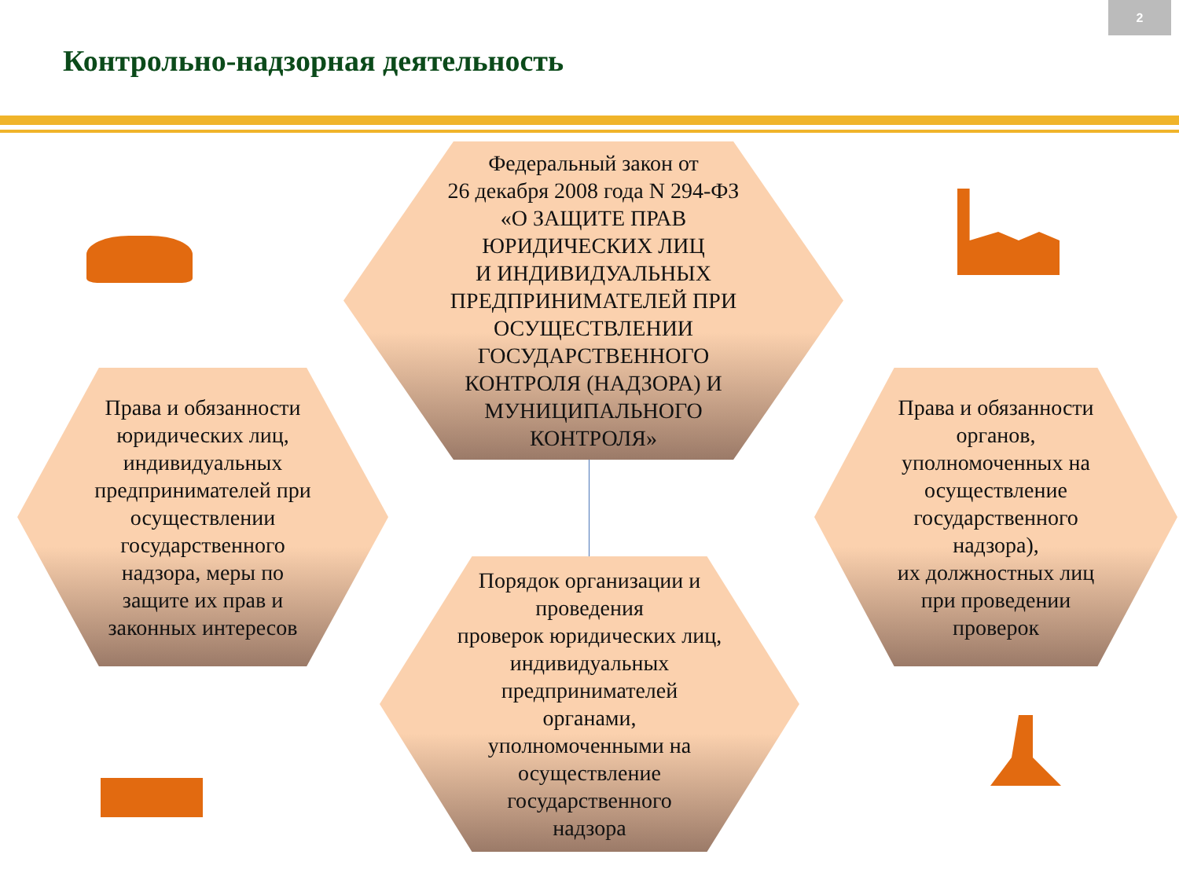2
Контрольно-надзорная деятельность
Федеральный закон от
26 декабря 2008 года N 294-ФЗ
«О ЗАЩИТЕ ПРАВ
ЮРИДИЧЕСКИХ ЛИЦ
И ИНДИВИДУАЛЬНЫХ
ПРЕДПРИНИМАТЕЛЕЙ ПРИ
ОСУЩЕСТВЛЕНИИ
ГОСУДАРСТВЕННОГО
КОНТРОЛЯ (НАДЗОРА) И
МУНИЦИПАЛЬНОГО
КОНТРОЛЯ»
Права и обязанности
юридических лиц,
индивидуальных
предпринимателей при
осуществлении
государственного
надзора, меры по
защите их прав и
законных интересов
Права и обязанности
органов,
уполномоченных на
осуществление
государственного
надзора),
их должностных лиц
при проведении
проверок
Порядок организации и
проведения
проверок юридических лиц,
индивидуальных
предпринимателей
органами,
уполномоченными на
осуществление
государственного
надзора